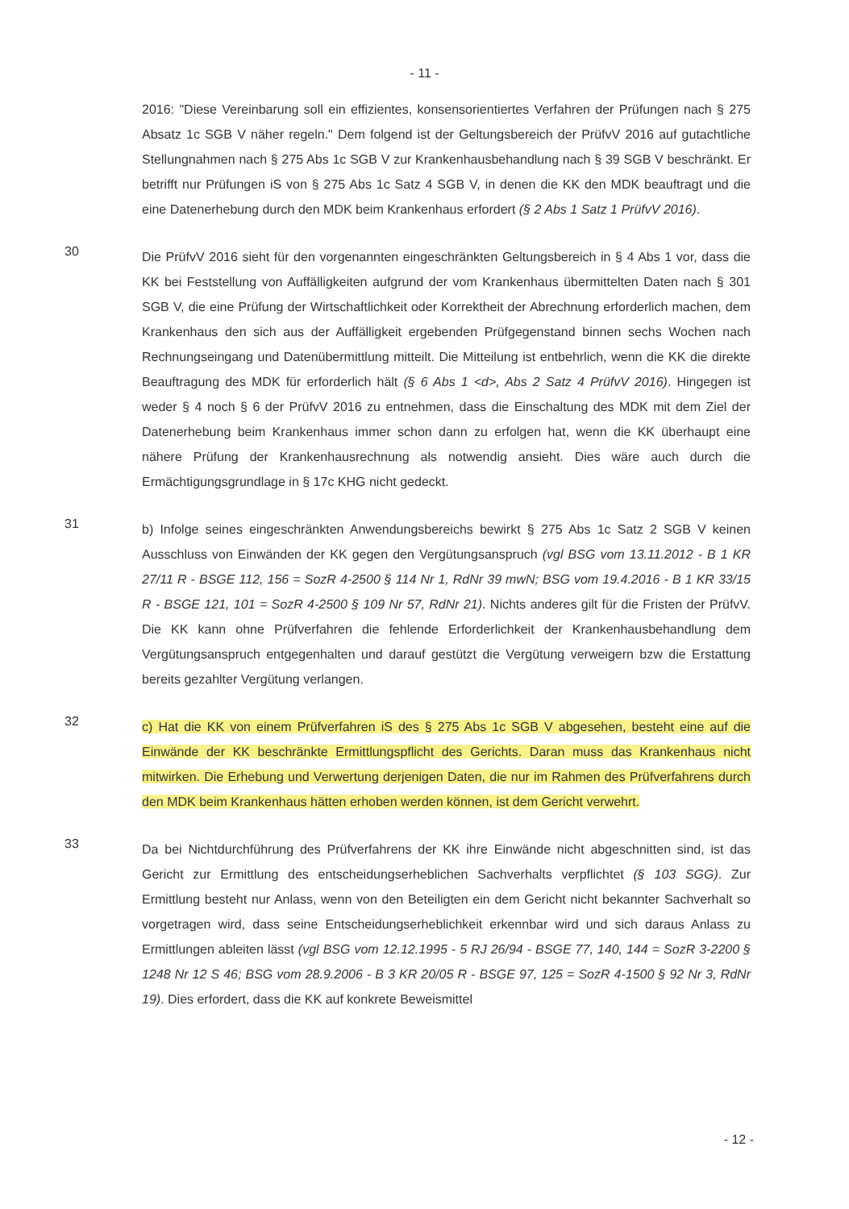- 11 -
2016: "Diese Vereinbarung soll ein effizientes, konsensorientiertes Verfahren der Prüfungen nach § 275 Absatz 1c SGB V näher regeln." Dem folgend ist der Geltungsbereich der PrüfvV 2016 auf gutachtliche Stellungnahmen nach § 275 Abs 1c SGB V zur Krankenhausbehandlung nach § 39 SGB V beschränkt. Er betrifft nur Prüfungen iS von § 275 Abs 1c Satz 4 SGB V, in denen die KK den MDK beauftragt und die eine Datenerhebung durch den MDK beim Krankenhaus erfordert (§ 2 Abs 1 Satz 1 PrüfvV 2016).
30
Die PrüfvV 2016 sieht für den vorgenannten eingeschränkten Geltungsbereich in § 4 Abs 1 vor, dass die KK bei Feststellung von Auffälligkeiten aufgrund der vom Krankenhaus übermittelten Daten nach § 301 SGB V, die eine Prüfung der Wirtschaftlichkeit oder Korrektheit der Abrechnung erforderlich machen, dem Krankenhaus den sich aus der Auffälligkeit ergebenden Prüfgegenstand binnen sechs Wochen nach Rechnungseingang und Datenübermittlung mitteilt. Die Mitteilung ist entbehrlich, wenn die KK die direkte Beauftragung des MDK für erforderlich hält (§ 6 Abs 1 <d>, Abs 2 Satz 4 PrüfvV 2016). Hingegen ist weder § 4 noch § 6 der PrüfvV 2016 zu entnehmen, dass die Einschaltung des MDK mit dem Ziel der Datenerhebung beim Krankenhaus immer schon dann zu erfolgen hat, wenn die KK überhaupt eine nähere Prüfung der Krankenhausrechnung als notwendig ansieht. Dies wäre auch durch die Ermächtigungsgrundlage in § 17c KHG nicht gedeckt.
31
b) Infolge seines eingeschränkten Anwendungsbereichs bewirkt § 275 Abs 1c Satz 2 SGB V keinen Ausschluss von Einwänden der KK gegen den Vergütungsanspruch (vgl BSG vom 13.11.2012 - B 1 KR 27/11 R - BSGE 112, 156 = SozR 4-2500 § 114 Nr 1, RdNr 39 mwN; BSG vom 19.4.2016 - B 1 KR 33/15 R - BSGE 121, 101 = SozR 4-2500 § 109 Nr 57, RdNr 21). Nichts anderes gilt für die Fristen der PrüfvV. Die KK kann ohne Prüfverfahren die fehlende Erforderlichkeit der Krankenhausbehandlung dem Vergütungsanspruch entgegenhalten und darauf gestützt die Vergütung verweigern bzw die Erstattung bereits gezahlter Vergütung verlangen.
32
c) Hat die KK von einem Prüfverfahren iS des § 275 Abs 1c SGB V abgesehen, besteht eine auf die Einwände der KK beschränkte Ermittlungspflicht des Gerichts. Daran muss das Krankenhaus nicht mitwirken. Die Erhebung und Verwertung derjenigen Daten, die nur im Rahmen des Prüfverfahrens durch den MDK beim Krankenhaus hätten erhoben werden können, ist dem Gericht verwehrt.
33
Da bei Nichtdurchführung des Prüfverfahrens der KK ihre Einwände nicht abgeschnitten sind, ist das Gericht zur Ermittlung des entscheidungserheblichen Sachverhalts verpflichtet (§ 103 SGG). Zur Ermittlung besteht nur Anlass, wenn von den Beteiligten ein dem Gericht nicht bekannter Sachverhalt so vorgetragen wird, dass seine Entscheidungserheblichkeit erkennbar wird und sich daraus Anlass zu Ermittlungen ableiten lässt (vgl BSG vom 12.12.1995 - 5 RJ 26/94 - BSGE 77, 140, 144 = SozR 3-2200 § 1248 Nr 12 S 46; BSG vom 28.9.2006 - B 3 KR 20/05 R - BSGE 97, 125 = SozR 4-1500 § 92 Nr 3, RdNr 19). Dies erfordert, dass die KK auf konkrete Beweismittel
- 12 -